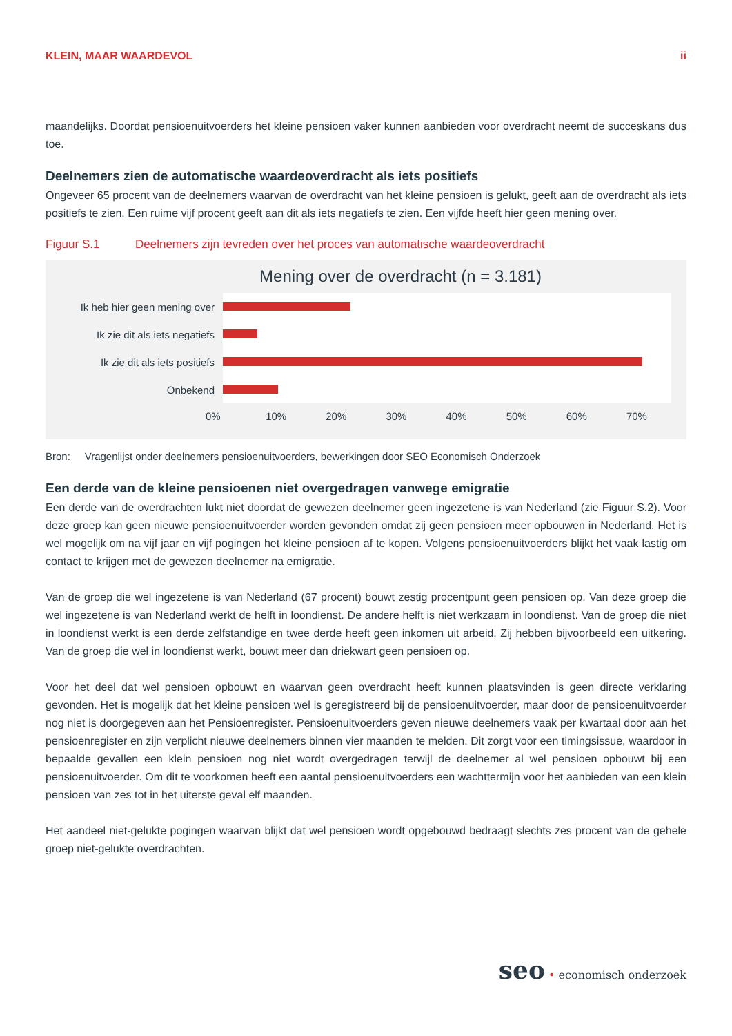KLEIN, MAAR WAARDEVOL ii
maandelijks. Doordat pensioenuitvoerders het kleine pensioen vaker kunnen aanbieden voor overdracht neemt de succeskans dus toe.
Deelnemers zien de automatische waardeoverdracht als iets positiefs
Ongeveer 65 procent van de deelnemers waarvan de overdracht van het kleine pensioen is gelukt, geeft aan de overdracht als iets positiefs te zien. Een ruime vijf procent geeft aan dit als iets negatiefs te zien. Een vijfde heeft hier geen mening over.
Figuur S.1 Deelnemers zijn tevreden over het proces van automatische waardeoverdracht
Mening over de overdracht (n = 3.181)
Ik heb hier geen mening over
Ik zie dit als iets negatiefs
Ik zie dit als iets positiefs
Onbekend
0% 10% 20% 30% 40% 50% 60% 70%
Bron: Vragenlijst onder deelnemers pensioenuitvoerders, bewerkingen door SEO Economisch Onderzoek
Een derde van de kleine pensioenen niet overgedragen vanwege emigratie
Een derde van de overdrachten lukt niet doordat de gewezen deelnemer geen ingezetene is van Nederland (zie Figuur S.2). Voor deze groep kan geen nieuwe pensioenuitvoerder worden gevonden omdat zij geen pensioen meer opbouwen in Nederland. Het is wel mogelijk om na vijf jaar en vijf pogingen het kleine pensioen af te kopen. Volgens pensioenuitvoerders blijkt het vaak lastig om contact te krijgen met de gewezen deelnemer na emigratie.
Van de groep die wel ingezetene is van Nederland (67 procent) bouwt zestig procentpunt geen pensioen op. Van deze groep die wel ingezetene is van Nederland werkt de helft in loondienst. De andere helft is niet werkzaam in loondienst. Van de groep die niet in loondienst werkt is een derde zelfstandige en twee derde heeft geen inkomen uit arbeid. Zij hebben bijvoorbeeld een uitkering. Van de groep die wel in loondienst werkt, bouwt meer dan driekwart geen pensioen op.
Voor het deel dat wel pensioen opbouwt en waarvan geen overdracht heeft kunnen plaatsvinden is geen directe verklaring gevonden. Het is mogelijk dat het kleine pensioen wel is geregistreerd bij de pensioenuitvoerder, maar door de pensioenuitvoerder nog niet is doorgegeven aan het Pensioenregister. Pensioenuitvoerders geven nieuwe deelnemers vaak per kwartaal door aan het pensioenregister en zijn verplicht nieuwe deelnemers binnen vier maanden te melden. Dit zorgt voor een timingsissue, waardoor in bepaalde gevallen een klein pensioen nog niet wordt overgedragen terwijl de deelnemer al wel pensioen opbouwt bij een pensioenuitvoerder. Om dit te voorkomen heeft een aantal pensioenuitvoerders een wachttermijn voor het aanbieden van een klein pensioen van zes tot in het uiterste geval elf maanden.
Het aandeel niet-gelukte pogingen waarvan blijkt dat wel pensioen wordt opgebouwd bedraagt slechts zes procent van de gehele groep niet-gelukte overdrachten.
seo • economisch onderzoek